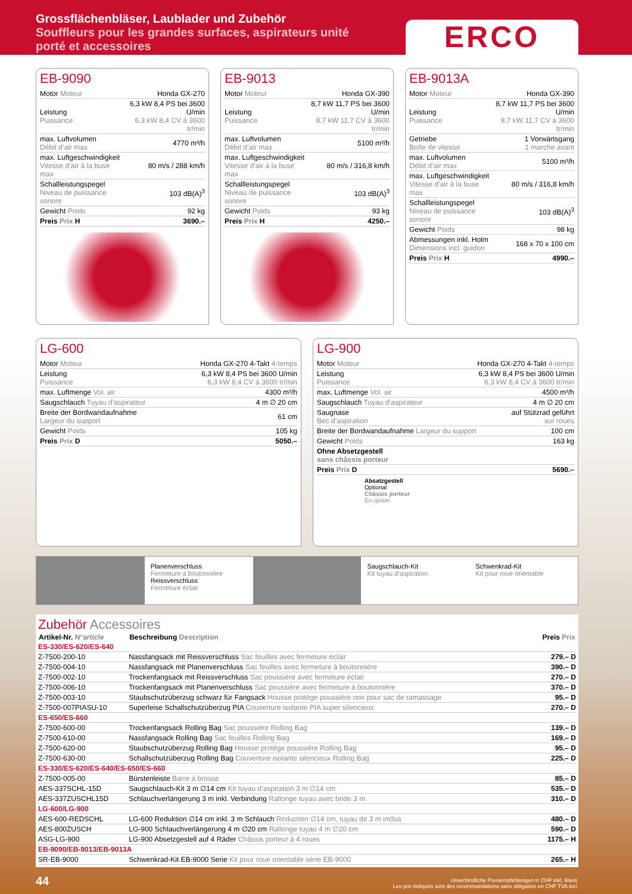Grossflächenbläser, Laublader und Zubehör
Souffleurs pour les grandes surfaces, aspirateurs unité porté et accessoires
ERCO
EB-9090
| Motor Moteur | Honda GX-270 |
| Leistung Puissance | 6,3 kW 8,4 PS bei 3600 U/min 6,3 kW 8,4 CV à 3600 tr/min |
| max. Luftvolumen Débit d’air max | 4770 m³/h |
| max. Luftgeschwindigkeit Vitesse d’air à la buse max | 80 m/s / 288 km/h |
| Schallleistungspegel Niveau de puissance sonore | 103 dB(A)<sup>3</sup> |
| Gewicht Poids | 92 kg |
| Preis Prix H | 3690.– |
EB-9013
| Motor Moteur | Honda GX-390 |
| Leistung Puissance | 8,7 kW 11,7 PS bei 3600 U/min 8,7 kW 11,7 CV à 3600 tr/min |
| max. Luftvolumen Débit d’air max | 5100 m³/h |
| max. Luftgeschwindigkeit Vitesse d’air à la buse max | 80 m/s / 316,8 km/h |
| Schallleistungspegel Niveau de puissance sonore | 103 dB(A)<sup>3</sup> |
| Gewicht Poids | 93 kg |
| Preis Prix H | 4250.– |
EB-9013A
| Motor Moteur | Honda GX-390 |
| Leistung Puissance | 8,7 kW 11,7 PS bei 3600 U/min 8,7 kW 11,7 CV à 3600 tr/min |
| Getriebe Boîte de vitesse | 1 Vorwärtsgang 1 marche avant |
| max. Luftvolumen Débit d’air max | 5100 m³/h |
| max. Luftgeschwindigkeit Vitesse d’air à la buse max | 80 m/s / 316,8 km/h |
| Schallleistungspegel Niveau de puissance sonore | 103 dB(A)<sup>3</sup> |
| Gewicht Poids | 98 kg |
| Abmessungen inkl. Holm Dimensions incl. guidon | 168 x 70 x 100 cm |
| Preis Prix H | 4990.– |
LG-600
| Motor Moteur | Honda GX-270 4-Takt 4-temps |
| Leistung Puissance | 6,3 kW 8,4 PS bei 3600 U/min 6,3 kW 8,4 CV à 3600 tr/min |
| max. Luftmenge Vol. air | 4300 m³/h |
| Saugschlauch Tuyau d’aspirateur | 4 m ∅ 20 cm |
| Breite der Bordwandaufnahme Largeur du support | 61 cm |
| Gewicht Poids | 105 kg |
| Preis Prix D | 5050.– |
LG-900
| Motor Moteur | Honda GX-270 4-Takt 4-temps |
| Leistung Puissance | 6,3 kW 8,4 PS bei 3600 U/min 6,3 kW 8,4 CV à 3600 tr/min |
| max. Luftmenge Vol. air | 4500 m³/h |
| Saugschlauch Tuyau d’aspirateur | 4 m ∅ 20 cm |
| Saugnase Bec d’aspiration | auf Stützrad geführt sur roues |
| Breite der Bordwandaufnahme Largeur du support | 100 cm |
| Gewicht Poids | 163 kg |
| Ohne Absetzgestell sans châssis porteur | |
| Preis Prix D | 5690.– |
Absatzgestell
Optional
Châssis porteur
En option
Planenverschluss
Fermeture à boutonnière
Reissverschluss
Fermeture éclair
Saugschlauch-Kit
Kit tuyau d’aspiration
Schwenkrad-Kit
Kit pour roue orientable
Zubehör Accessoires
| Artikel-Nr. N°article | Beschreibung Description | Preis Prix |
| --- | --- | --- |
| ES-330/ES-620/ES-640 | | |
| Z-7500-200-10 | Nassfangsack mit Reissverschluss Sac feuilles avec fermeture éclair | 279.– D |
| Z-7500-004-10 | Nassfangsack mit Planenverschluss Sac feuilles avec fermeture à boutonnière | 390.– D |
| Z-7500-002-10 | Trockenfangsack mit Reissverschluss Sac poussière avec fermeture éclair | 270.– D |
| Z-7500-006-10 | Trockenfangsack mit Planenverschluss Sac poussière avec fermeture à boutonnière | 370.– D |
| Z-7500-003-10 | Staubschutzüberzug schwarz für Fangsack Housse protège poussière noir pour sac de ramassage | 95.– D |
| Z-7500-007PIASU-10 | Superleise Schallschutzüberzug PIA Couverture isolante PIA super silencieux | 270.– D |
| ES-650/ES-660 | | |
| Z-7500-600-00 | Trockenfangsack Rolling Bag Sac poussière Rolling Bag | 139.– D |
| Z-7500-610-00 | Nassfangsack Rolling Bag Sac feuilles Rolling Bag | 169.– D |
| Z-7500-620-00 | Staubschutzüberzug Rolling Bag Housse protège poussière Rolling Bag | 95.– D |
| Z-7500-630-00 | Schallschutzüberzug Rolling Bag Couverture isolante silencieux Rolling Bag | 225.– D |
| ES-330/ES-620/ES-640/ES-650/ES-660 | | |
| Z-7500-005-00 | Bürstenleiste Barre à brosse | 85.– D |
| AES-337SCHL-15D | Saugschlauch-Kit 3 m ∅14 cm Kit tuyau d’aspiration 3 m ∅14 cm | 535.– D |
| AES-337ZUSCHL15D | Schlauchverlängerung 3 m inkl. Verbindung Rallonge tuyau avec bride 3 m | 310.– D |
| LG-600/LG-900 | | |
| AES-600-REDSCHL | LG-600 Reduktion ∅14 cm inkl. 3 m Schlauch Réduction ∅14 cm, tuyau de 3 m inclus | 480.– D |
| AES-800ZUSCH | LG-900 Schlauchverlängerung 4 m ∅20 cm Rallonge tuyau 4 m ∅20 cm | 590.– D |
| ASG-LG-900 | LG-900 Absetzgestell auf 4 Räder Châssis porteur à 4 roues | 1175.– H |
| EB-9090/EB-9013/EB-9013A | | |
| SR-EB-9000 | Schwenkrad-Kit EB-9000 Serie Kit pour roue orientable série EB-9000 | 265.– H |
44
Unverbindliche Preisempfehlungen in CHF inkl. Mwst.
Les prix indiqués sont des recommandations sans obligation en CHF TVA incl.